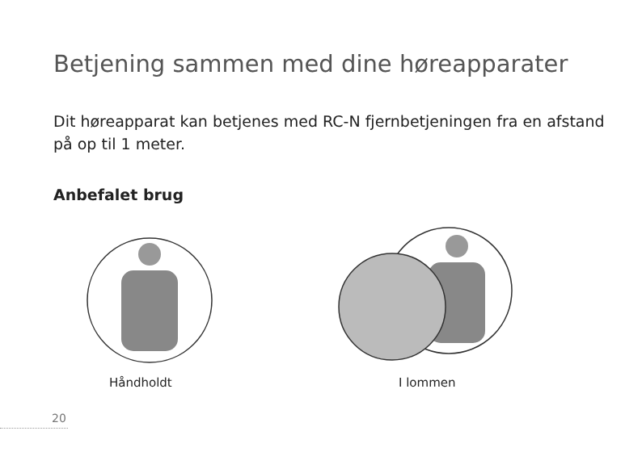Betjening sammen med dine høreapparater
Dit høreapparat kan betjenes med RC-N fjernbetjeningen fra en afstand på op til 1 meter.
Anbefalet brug
Håndholdt I lommen
20